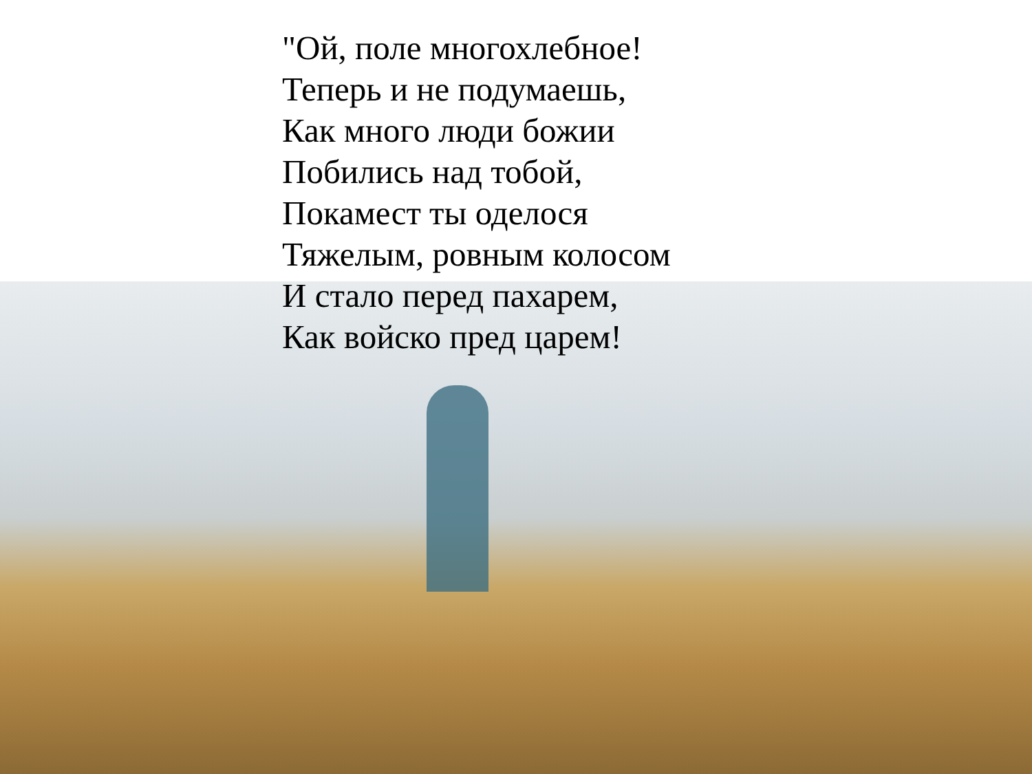"Ой, поле многохлебное!
Теперь и не подумаешь,
Как много люди божии
Побились над тобой,
Покамест ты оделося
Тяжелым, ровным колосом
И стало перед пахарем,
Как войско пред царем!